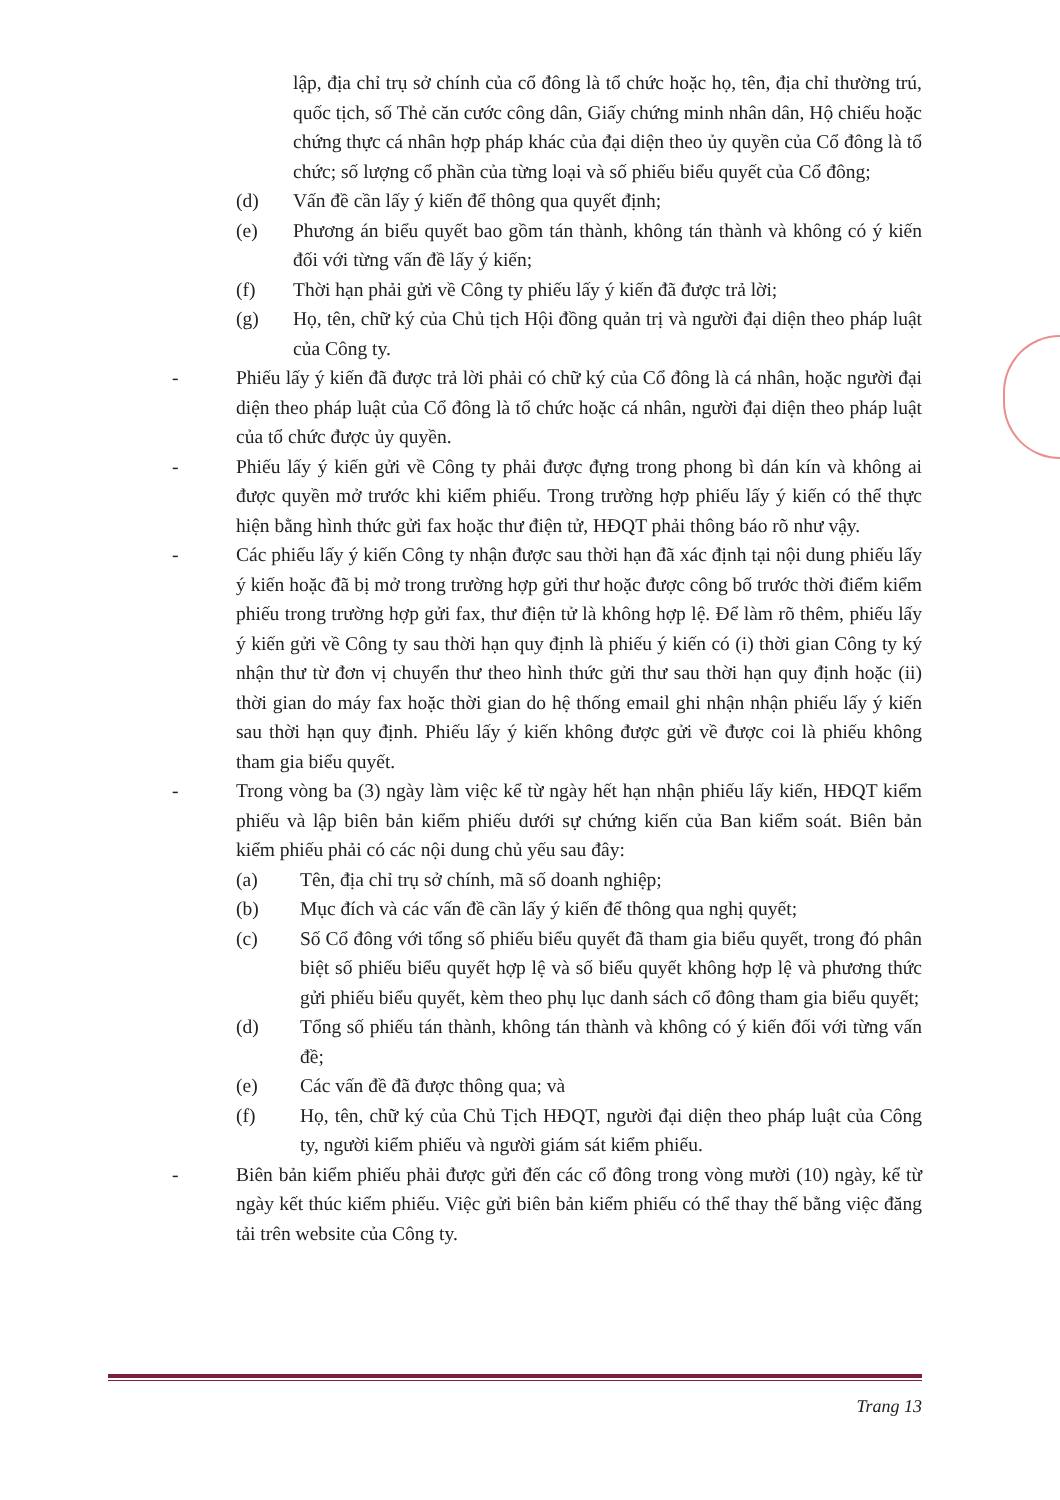lập, địa chỉ trụ sở chính của cổ đông là tổ chức hoặc họ, tên, địa chỉ thường trú, quốc tịch, số Thẻ căn cước công dân, Giấy chứng minh nhân dân, Hộ chiếu hoặc chứng thực cá nhân hợp pháp khác của đại diện theo ủy quyền của Cổ đông là tổ chức; số lượng cổ phần của từng loại và số phiếu biểu quyết của Cổ đông;
(d) Vấn đề cần lấy ý kiến để thông qua quyết định;
(e) Phương án biểu quyết bao gồm tán thành, không tán thành và không có ý kiến đối với từng vấn đề lấy ý kiến;
(f) Thời hạn phải gửi về Công ty phiếu lấy ý kiến đã được trả lời;
(g) Họ, tên, chữ ký của Chủ tịch Hội đồng quản trị và người đại diện theo pháp luật của Công ty.
- Phiếu lấy ý kiến đã được trả lời phải có chữ ký của Cổ đông là cá nhân, hoặc người đại diện theo pháp luật của Cổ đông là tổ chức hoặc cá nhân, người đại diện theo pháp luật của tổ chức được ủy quyền.
- Phiếu lấy ý kiến gửi về Công ty phải được đựng trong phong bì dán kín và không ai được quyền mở trước khi kiểm phiếu. Trong trường hợp phiếu lấy ý kiến có thể thực hiện bằng hình thức gửi fax hoặc thư điện tử, HĐQT phải thông báo rõ như vậy.
- Các phiếu lấy ý kiến Công ty nhận được sau thời hạn đã xác định tại nội dung phiếu lấy ý kiến hoặc đã bị mở trong trường hợp gửi thư hoặc được công bố trước thời điểm kiểm phiếu trong trường hợp gửi fax, thư điện tử là không hợp lệ. Để làm rõ thêm, phiếu lấy ý kiến gửi về Công ty sau thời hạn quy định là phiếu ý kiến có (i) thời gian Công ty ký nhận thư từ đơn vị chuyển thư theo hình thức gửi thư sau thời hạn quy định hoặc (ii) thời gian do máy fax hoặc thời gian do hệ thống email ghi nhận nhận phiếu lấy ý kiến sau thời hạn quy định. Phiếu lấy ý kiến không được gửi về được coi là phiếu không tham gia biểu quyết.
- Trong vòng ba (3) ngày làm việc kể từ ngày hết hạn nhận phiếu lấy kiến, HĐQT kiểm phiếu và lập biên bản kiểm phiếu dưới sự chứng kiến của Ban kiểm soát. Biên bản kiểm phiếu phải có các nội dung chủ yếu sau đây:
(a) Tên, địa chỉ trụ sở chính, mã số doanh nghiệp;
(b) Mục đích và các vấn đề cần lấy ý kiến để thông qua nghị quyết;
(c) Số Cổ đông với tổng số phiếu biểu quyết đã tham gia biểu quyết, trong đó phân biệt số phiếu biểu quyết hợp lệ và số biểu quyết không hợp lệ và phương thức gửi phiếu biểu quyết, kèm theo phụ lục danh sách cổ đông tham gia biểu quyết;
(d) Tổng số phiếu tán thành, không tán thành và không có ý kiến đối với từng vấn đề;
(e) Các vấn đề đã được thông qua; và
(f) Họ, tên, chữ ký của Chủ Tịch HĐQT, người đại diện theo pháp luật của Công ty, người kiểm phiếu và người giám sát kiểm phiếu.
- Biên bản kiểm phiếu phải được gửi đến các cổ đông trong vòng mười (10) ngày, kể từ ngày kết thúc kiểm phiếu. Việc gửi biên bản kiểm phiếu có thể thay thế bằng việc đăng tải trên website của Công ty.
Trang 13